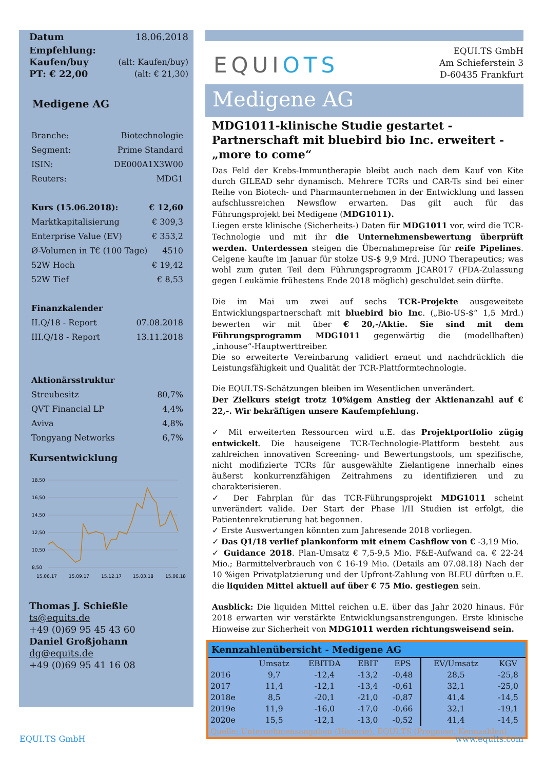Datum 18.06.2018
Empfehlung:
Kaufen/buy (alt: Kaufen/buy)
PT: € 22,00 (alt: € 21,30)
Medigene AG
Branche: Biotechnologie
Segment: Prime Standard
ISIN: DE000A1X3W00
Reuters: MDG1
Kurs (15.06.2018): € 12,60
Marktkapitalisierung € 309,3
Enterprise Value (EV) € 353,2
Ø-Volumen in T€ (100 Tage) 4510
52W Hoch € 19,42
52W Tief € 8,53
Finanzkalender
II.Q/18 - Report 07.08.2018
III.Q/18 - Report 13.11.2018
Aktionärsstruktur
Streubesitz 80,7%
QVT Financial LP 4,4%
Aviva 4,8%
Tongyang Networks 6,7%
Kursentwicklung
18,50
16,50
14,50
12,50
10,50
8,50
15.06.17
15.09.17
15.12.17
15.03.18
15.06.18
Thomas J. Schießle
ts@equits.de
+49 (0)69 95 45 43 60
Daniel Großjohann
dg@equits.de
+49 (0)69 95 41 16 08
EQUIOTS
EQUI.TS GmbH
Am Schieferstein 3
D-60435 Frankfurt
Medigene AG
MDG1011-klinische Studie gestartet - Partnerschaft mit bluebird bio Inc. erweitert - „more to come“
Das Feld der Krebs-Immuntherapie bleibt auch nach dem Kauf von Kite durch GILEAD sehr dynamisch. Mehrere TCRs und CAR-Ts sind bei einer Reihe von Biotech- und Pharmaunternehmen in der Entwicklung und lassen aufschlussreichen Newsflow erwarten. Das gilt auch für das Führungsprojekt bei Medigene (MDG1011).
Liegen erste klinische (Sicherheits-) Daten für MDG1011 vor, wird die TCR-Technologie und mit ihr die Unternehmensbewertung überprüft werden. Unterdessen steigen die Übernahmepreise für reife Pipelines. Celgene kaufte im Januar für stolze US-$ 9,9 Mrd. JUNO Therapeutics; was wohl zum guten Teil dem Führungsprogramm JCAR017 (FDA-Zulassung gegen Leukämie frühestens Ende 2018 möglich) geschuldet sein dürfte.
Die im Mai um zwei auf sechs TCR-Projekte ausgeweitete Entwicklungspartnerschaft mit bluebird bio Inc. („Bio-US-$“ 1,5 Mrd.) bewerten wir mit über € 20,-/Aktie. Sie sind mit dem Führungsprogramm MDG1011 gegenwärtig die (modellhaften) „inhouse“-Hauptwerttreiber.
Die so erweiterte Vereinbarung validiert erneut und nachdrücklich die Leistungsfähigkeit und Qualität der TCR-Plattformtechnologie.
Die EQUI.TS-Schätzungen bleiben im Wesentlichen unverändert.
Der Zielkurs steigt trotz 10%igem Anstieg der Aktienanzahl auf € 22,-. Wir bekräftigen unsere Kaufempfehlung.
✓ Mit erweiterten Ressourcen wird u.E. das Projektportfolio zügig entwickelt. Die hauseigene TCR-Technologie-Plattform besteht aus zahlreichen innovativen Screening- und Bewertungstools, um spezifische, nicht modifizierte TCRs für ausgewählte Zielantigene innerhalb eines äußerst konkurrenzfähigen Zeitrahmens zu identifizieren und zu charakterisieren.
✓ Der Fahrplan für das TCR-Führungsprojekt MDG1011 scheint unverändert valide. Der Start der Phase I/II Studien ist erfolgt, die Patientenrekrutierung hat begonnen.
✓ Erste Auswertungen könnten zum Jahresende 2018 vorliegen.
✓ Das Q1/18 verlief plankonform mit einem Cashflow von € -3,19 Mio.
✓ Guidance 2018. Plan-Umsatz € 7,5-9,5 Mio. F&E-Aufwand ca. € 22-24 Mio.; Barmittelverbrauch von € 16-19 Mio. (Details am 07.08.18) Nach der 10 %igen Privatplatzierung und der Upfront-Zahlung von BLEU dürften u.E. die liquiden Mittel aktuell auf über € 75 Mio. gestiegen sein.
Ausblick: Die liquiden Mittel reichen u.E. über das Jahr 2020 hinaus. Für 2018 erwarten wir verstärkte Entwicklungsanstrengungen. Erste klinische Hinweise zur Sicherheit von MDG1011 werden richtungsweisend sein.
Kennzahlenübersicht - Medigene AG
| | Umsatz | EBITDA | EBIT | EPS | EV/Umsatz | KGV |
| --- | --- | --- | --- | --- | --- | --- |
| 2016 | 9,7 | -12,4 | -13,2 | -0,48 | 28,5 | -25,8 |
| 2017 | 11,4 | -12,1 | -13,4 | -0,61 | 32,1 | -25,0 |
| 2018e | 8,5 | -20,1 | -21,0 | -0,87 | 41,4 | -14,5 |
| 2019e | 11,9 | -16,0 | -17,0 | -0,66 | 32,1 | -19,1 |
| 2020e | 15,5 | -12,1 | -13,0 | -0,52 | 41,4 | -14,5 |
Quelle: Unternehmensangaben (Historie), EQUI.TS (Prognose, Kennzahlen)
EQUI.TS GmbH www.equits.com